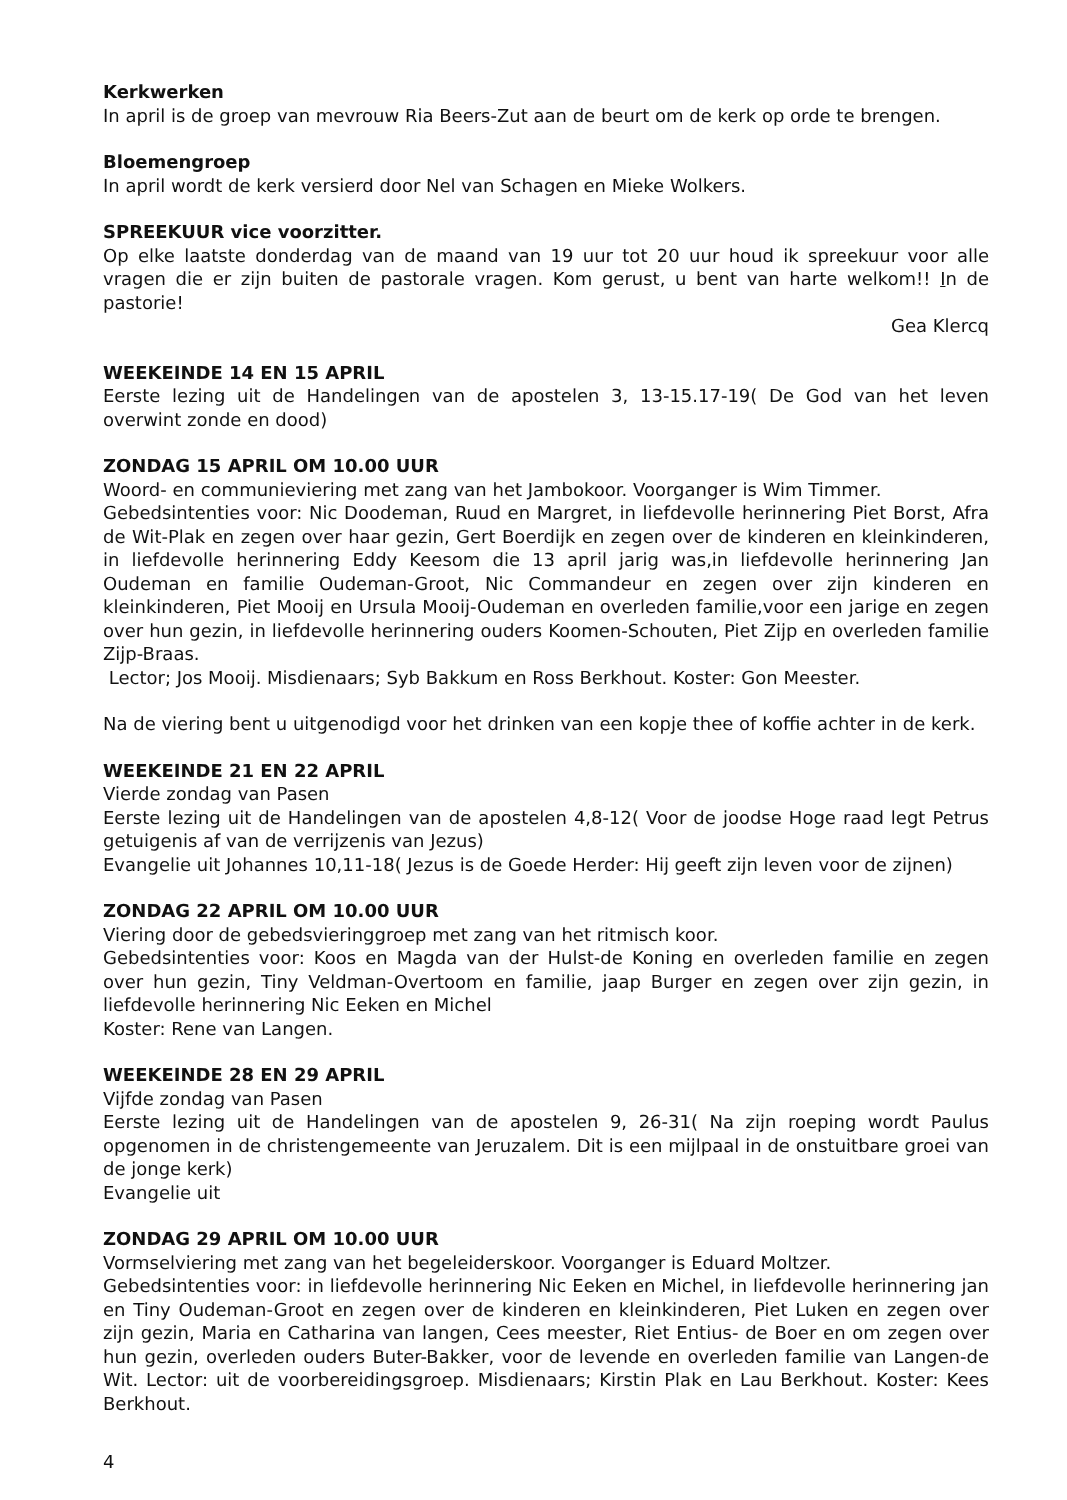Kerkwerken
In april is de groep van mevrouw Ria Beers-Zut aan de beurt om de kerk op orde te brengen.
Bloemengroep
In april wordt de kerk versierd door Nel van Schagen en Mieke Wolkers.
SPREEKUUR vice voorzitter.
Op elke laatste donderdag van de maand van 19 uur tot 20 uur houd ik spreekuur voor alle vragen die er zijn buiten de pastorale vragen. Kom gerust, u bent van harte welkom!! In de pastorie!
Gea Klercq
WEEKEINDE 14 EN 15 APRIL
Eerste lezing uit de Handelingen van de apostelen 3, 13-15.17-19( De God van het leven overwint zonde en dood)
ZONDAG 15 APRIL OM 10.00 UUR
Woord- en communieviering met zang van het Jambokoor. Voorganger is Wim Timmer.
Gebedsintenties voor: Nic Doodeman, Ruud en Margret, in liefdevolle herinnering Piet Borst, Afra de Wit-Plak en zegen over haar gezin, Gert Boerdijk en zegen over de kinderen en kleinkinderen, in liefdevolle herinnering Eddy Keesom die 13 april jarig was,in liefdevolle herinnering Jan Oudeman en familie Oudeman-Groot, Nic Commandeur en zegen over zijn kinderen en kleinkinderen, Piet Mooij en Ursula Mooij-Oudeman en overleden familie,voor een jarige en zegen over hun gezin, in liefdevolle herinnering ouders Koomen-Schouten, Piet Zijp en overleden familie Zijp-Braas.
Lector; Jos Mooij. Misdienaars; Syb Bakkum en Ross Berkhout. Koster: Gon Meester.
Na de viering bent u uitgenodigd voor het drinken van een kopje thee of koffie achter in de kerk.
WEEKEINDE 21 EN 22 APRIL
Vierde zondag van Pasen
Eerste lezing uit de Handelingen van de apostelen 4,8-12( Voor de joodse Hoge raad legt Petrus getuigenis af van de verrijzenis van Jezus)
Evangelie uit Johannes 10,11-18( Jezus is de Goede Herder: Hij geeft zijn leven voor de zijnen)
ZONDAG 22 APRIL OM 10.00 UUR
Viering door de gebedsvieringgroep met zang van het ritmisch koor.
Gebedsintenties voor: Koos en Magda van der Hulst-de Koning en overleden familie en zegen over hun gezin, Tiny Veldman-Overtoom en familie, jaap Burger en zegen over zijn gezin, in liefdevolle herinnering Nic Eeken en Michel
Koster: Rene van Langen.
WEEKEINDE 28 EN 29 APRIL
Vijfde zondag van Pasen
Eerste lezing uit de Handelingen van de apostelen 9, 26-31( Na zijn roeping wordt Paulus opgenomen in de christengemeente van Jeruzalem. Dit is een mijlpaal in de onstuitbare groei van de jonge kerk)
Evangelie uit
ZONDAG 29 APRIL OM 10.00 UUR
Vormselviering met zang van het begeleiderskoor. Voorganger is Eduard Moltzer.
Gebedsintenties voor: in liefdevolle herinnering Nic Eeken en Michel, in liefdevolle herinnering jan en Tiny Oudeman-Groot en zegen over de kinderen en kleinkinderen, Piet Luken en zegen over zijn gezin, Maria en Catharina van langen, Cees meester, Riet Entius- de Boer en om zegen over hun gezin, overleden ouders Buter-Bakker, voor de levende en overleden familie van Langen-de Wit. Lector: uit de voorbereidingsgroep. Misdienaars; Kirstin Plak en Lau Berkhout. Koster: Kees Berkhout.
4